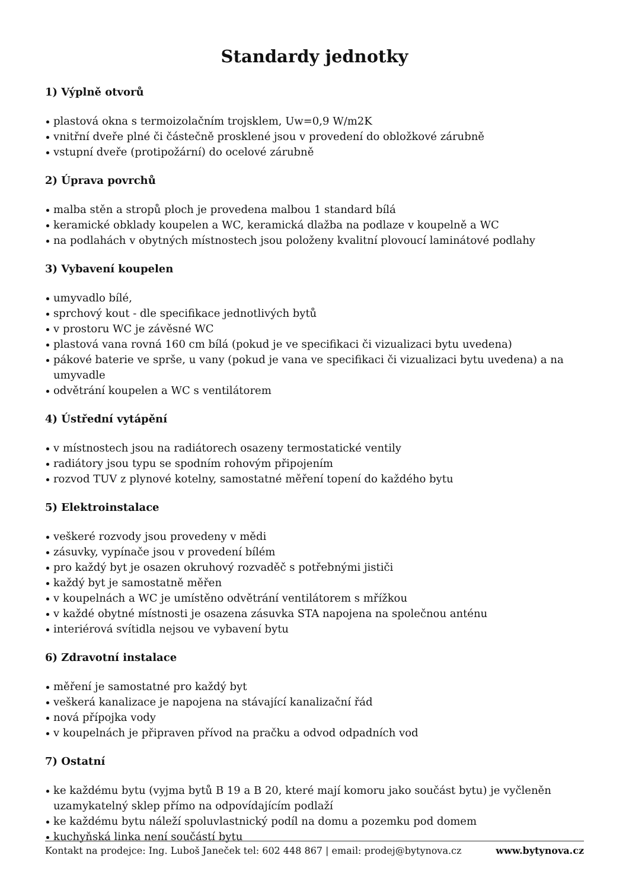Standardy jednotky
1) Výplně otvorů
plastová okna s termoizolačním trojsklem, Uw=0,9 W/m2K
vnitřní dveře plné či částečně prosklené jsou v provedení do obložkové zárubně
vstupní dveře (protipožární) do ocelové zárubně
2) Úprava povrchů
malba stěn a stropů ploch je provedena malbou 1 standard bílá
keramické obklady koupelen a WC, keramická dlažba na podlaze v koupelně a WC
na podlahách v obytných místnostech jsou položeny kvalitní plovoucí laminátové podlahy
3) Vybavení koupelen
umyvadlo bílé,
sprchový kout - dle specifikace jednotlivých bytů
v prostoru WC je závěsné WC
plastová vana rovná 160 cm bílá (pokud je ve specifikaci či vizualizaci bytu uvedena)
pákové baterie ve sprše, u vany (pokud je vana ve specifikaci či vizualizaci bytu uvedena) a na umyvadle
odvětrání koupelen a WC s ventilátorem
4) Ústřední vytápění
v místnostech jsou na radiátorech osazeny termostatické ventily
radiátory jsou typu se spodním rohovým připojením
rozvod TUV z plynové kotelny, samostatné měření topení do každého bytu
5) Elektroinstalace
veškeré rozvody jsou provedeny v mědi
zásuvky, vypínače jsou v provedení bílém
pro každý byt je osazen okruhový rozvaděč s potřebnými jističi
každý byt je samostatně měřen
v koupelnách a WC je umístěno odvětrání ventilátorem s mřížkou
v každé obytné místnosti je osazena zásuvka STA napojena na společnou anténu
interiérová svítidla nejsou ve vybavení bytu
6) Zdravotní instalace
měření je samostatné pro každý byt
veškerá kanalizace je napojena na stávající kanalizační řád
nová přípojka vody
v koupelnách je připraven přívod na pračku a odvod odpadních vod
7) Ostatní
ke každému bytu (vyjma bytů B 19 a B 20, které mají komoru jako součást bytu) je vyčleněn uzamykatelný sklep přímo na odpovídajícím podlaží
ke každému bytu náleží spoluvlastnický podíl na domu a pozemku pod domem
kuchyňská linka není součástí bytu
Kontakt na prodejce: Ing. Luboš Janeček tel: 602 448 867 | email: prodej@bytynova.cz www.bytynova.cz